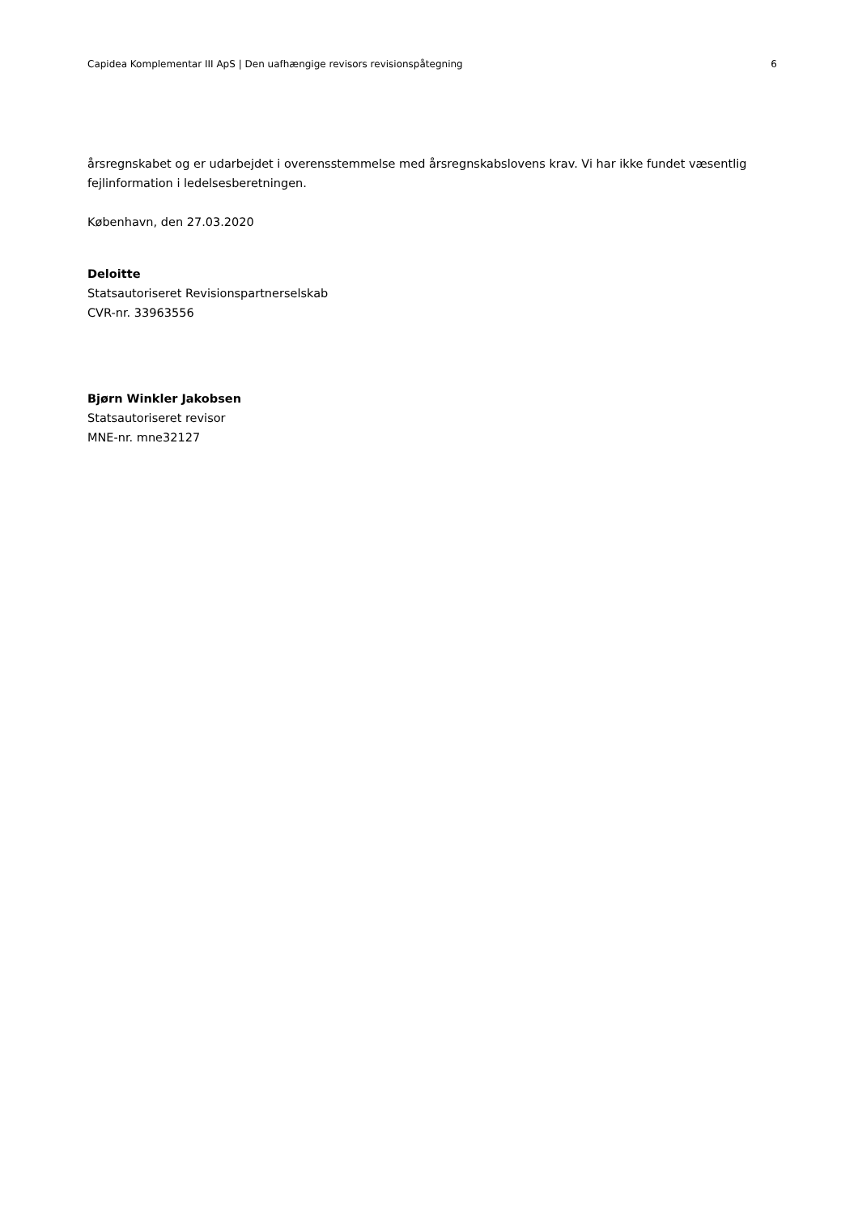Capidea Komplementar III ApS | Den uafhængige revisors revisionspåtegning 6
årsregnskabet og er udarbejdet i overensstemmelse med årsregnskabslovens krav. Vi har ikke fundet væsentlig fejlinformation i ledelsesberetningen.
København, den 27.03.2020
Deloitte
Statsautoriseret Revisionspartnerselskab
CVR-nr. 33963556
Bjørn Winkler Jakobsen
Statsautoriseret revisor
MNE-nr. mne32127